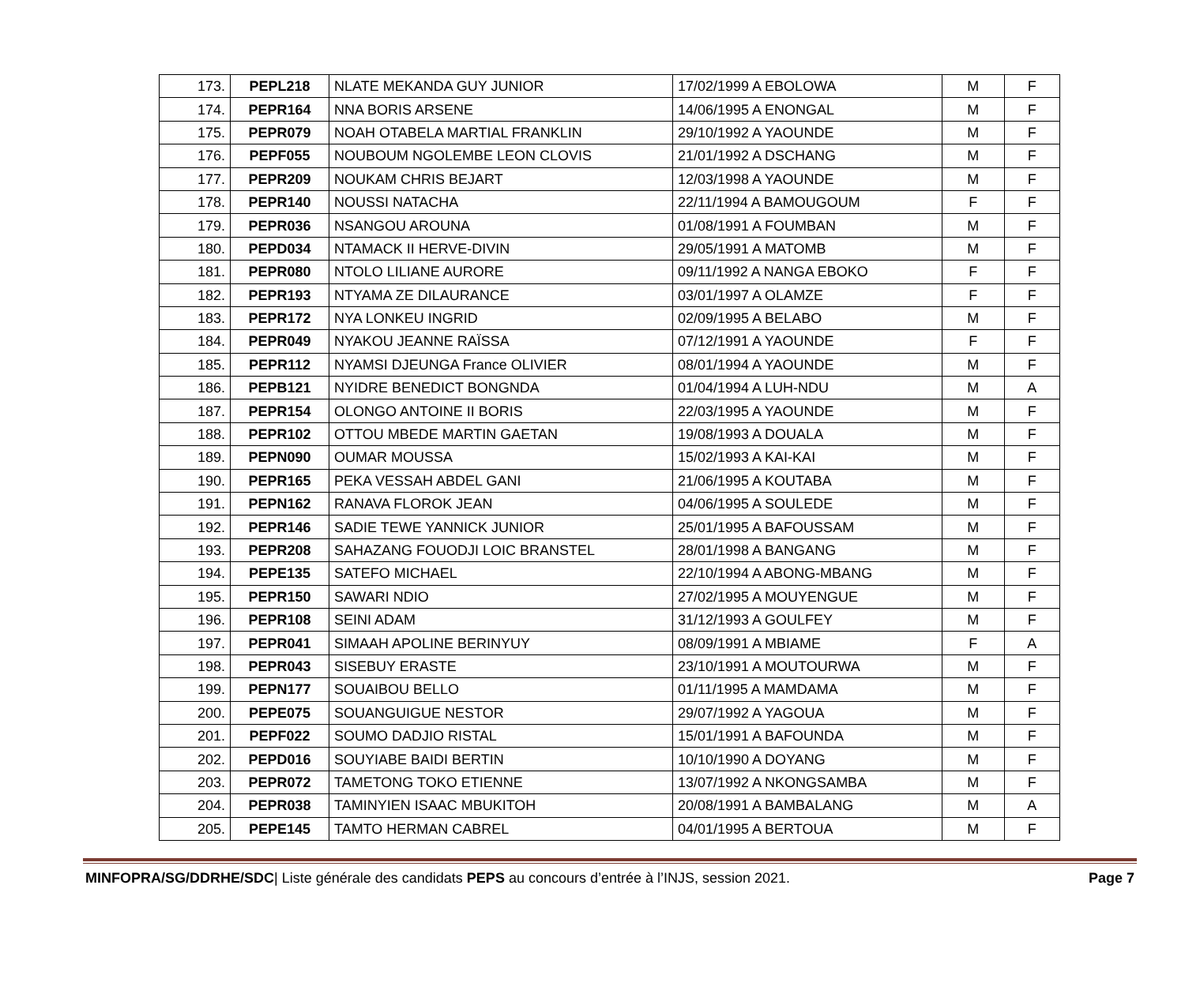| 173. | PEPL218 | NLATE MEKANDA GUY JUNIOR | 17/02/1999 A EBOLOWA | M | F |
| 174. | PEPR164 | NNA BORIS ARSENE | 14/06/1995 A ENONGAL | M | F |
| 175. | PEPR079 | NOAH OTABELA MARTIAL FRANKLIN | 29/10/1992 A YAOUNDE | M | F |
| 176. | PEPF055 | NOUBOUM NGOLEMBE LEON CLOVIS | 21/01/1992 A DSCHANG | M | F |
| 177. | PEPR209 | NOUKAM CHRIS BEJART | 12/03/1998 A YAOUNDE | M | F |
| 178. | PEPR140 | NOUSSI NATACHA | 22/11/1994 A BAMOUGOUM | F | F |
| 179. | PEPR036 | NSANGOU AROUNA | 01/08/1991 A FOUMBAN | M | F |
| 180. | PEPD034 | NTAMACK II HERVE-DIVIN | 29/05/1991 A MATOMB | M | F |
| 181. | PEPR080 | NTOLO LILIANE AURORE | 09/11/1992 A NANGA EBOKO | F | F |
| 182. | PEPR193 | NTYAMA ZE DILAURANCE | 03/01/1997 A OLAMZE | F | F |
| 183. | PEPR172 | NYA LONKEU INGRID | 02/09/1995 A BELABO | M | F |
| 184. | PEPR049 | NYAKOU JEANNE RAÏSSA | 07/12/1991 A YAOUNDE | F | F |
| 185. | PEPR112 | NYAMSI DJEUNGA France OLIVIER | 08/01/1994 A YAOUNDE | M | F |
| 186. | PEPB121 | NYIDRE BENEDICT BONGNDA | 01/04/1994 A LUH-NDU | M | A |
| 187. | PEPR154 | OLONGO ANTOINE II BORIS | 22/03/1995 A YAOUNDE | M | F |
| 188. | PEPR102 | OTTOU MBEDE MARTIN GAETAN | 19/08/1993 A DOUALA | M | F |
| 189. | PEPN090 | OUMAR MOUSSA | 15/02/1993 A KAI-KAI | M | F |
| 190. | PEPR165 | PEKA VESSAH ABDEL GANI | 21/06/1995 A KOUTABA | M | F |
| 191. | PEPN162 | RANAVA FLOROK JEAN | 04/06/1995 A SOULEDE | M | F |
| 192. | PEPR146 | SADIE TEWE YANNICK JUNIOR | 25/01/1995 A BAFOUSSAM | M | F |
| 193. | PEPR208 | SAHAZANG FOUODJI LOIC BRANSTEL | 28/01/1998 A BANGANG | M | F |
| 194. | PEPE135 | SATEFO MICHAEL | 22/10/1994 A ABONG-MBANG | M | F |
| 195. | PEPR150 | SAWARI NDIO | 27/02/1995 A MOUYENGUE | M | F |
| 196. | PEPR108 | SEINI ADAM | 31/12/1993 A GOULFEY | M | F |
| 197. | PEPR041 | SIMAAH APOLINE BERINYUY | 08/09/1991 A MBIAME | F | A |
| 198. | PEPR043 | SISEBUY ERASTE | 23/10/1991 A MOUTOURWA | M | F |
| 199. | PEPN177 | SOUAIBOU BELLO | 01/11/1995 A MAMDAMA | M | F |
| 200. | PEPE075 | SOUANGUIGUE NESTOR | 29/07/1992 A YAGOUA | M | F |
| 201. | PEPF022 | SOUMO DADJIO RISTAL | 15/01/1991 A BAFOUNDA | M | F |
| 202. | PEPD016 | SOUYIABE BAIDI BERTIN | 10/10/1990 A DOYANG | M | F |
| 203. | PEPR072 | TAMETONG TOKO ETIENNE | 13/07/1992 A NKONGSAMBA | M | F |
| 204. | PEPR038 | TAMINYIEN ISAAC MBUKITOH | 20/08/1991 A BAMBALANG | M | A |
| 205. | PEPE145 | TAMTO HERMAN CABREL | 04/01/1995 A BERTOUA | M | F |
MINFOPRA/SG/DDRHE/SDC| Liste générale des candidats PEPS au concours d’entrée à l’INJS, session 2021. Page 7